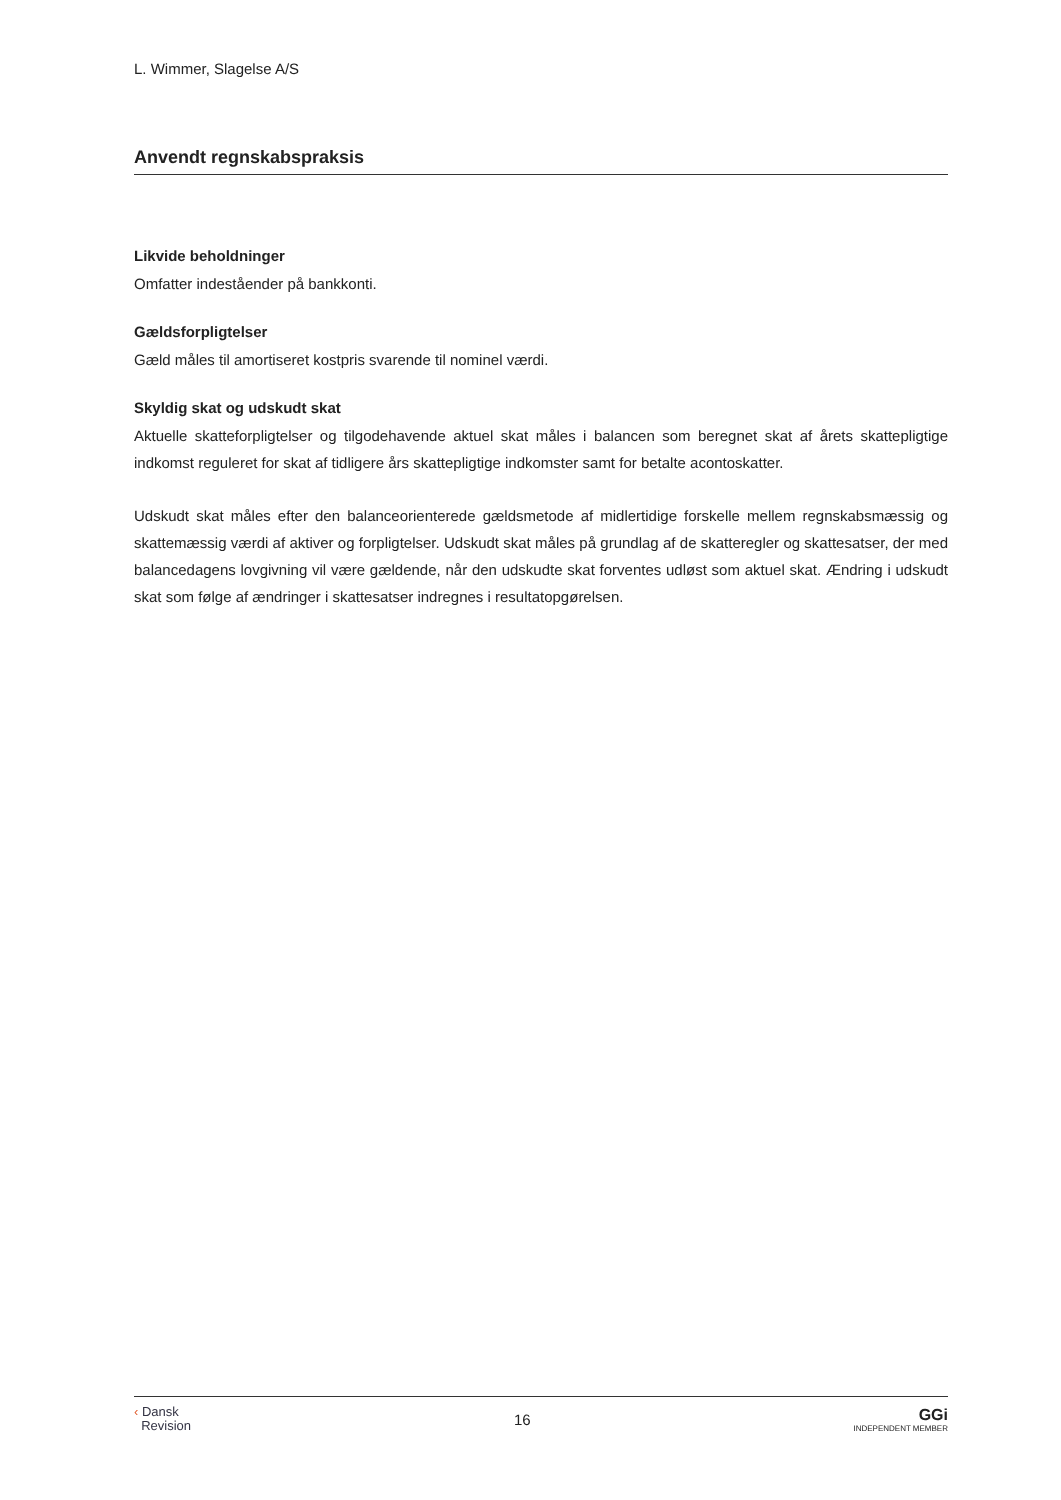L. Wimmer, Slagelse A/S
Anvendt regnskabspraksis
Likvide beholdninger
Omfatter indeståender på bankkonti.
Gældsforpligtelser
Gæld måles til amortiseret kostpris svarende til nominel værdi.
Skyldig skat og udskudt skat
Aktuelle skatteforpligtelser og tilgodehavende aktuel skat måles i balancen som beregnet skat af årets skattepligtige indkomst reguleret for skat af tidligere års skattepligtige indkomster samt for betalte acontoskatter.
Udskudt skat måles efter den balanceorienterede gældsmetode af midlertidige forskelle mellem regnskabsmæssig og skattemæssig værdi af aktiver og forpligtelser. Udskudt skat måles på grundlag af de skatteregler og skattesatser, der med balancedagens lovgivning vil være gældende, når den udskudte skat forventes udløst som aktuel skat. Ændring i udskudt skat som følge af ændringer i skattesatser indregnes i resultatopgørelsen.
‹ Dansk
Revision
16 GGi
INDEPENDENT MEMBER